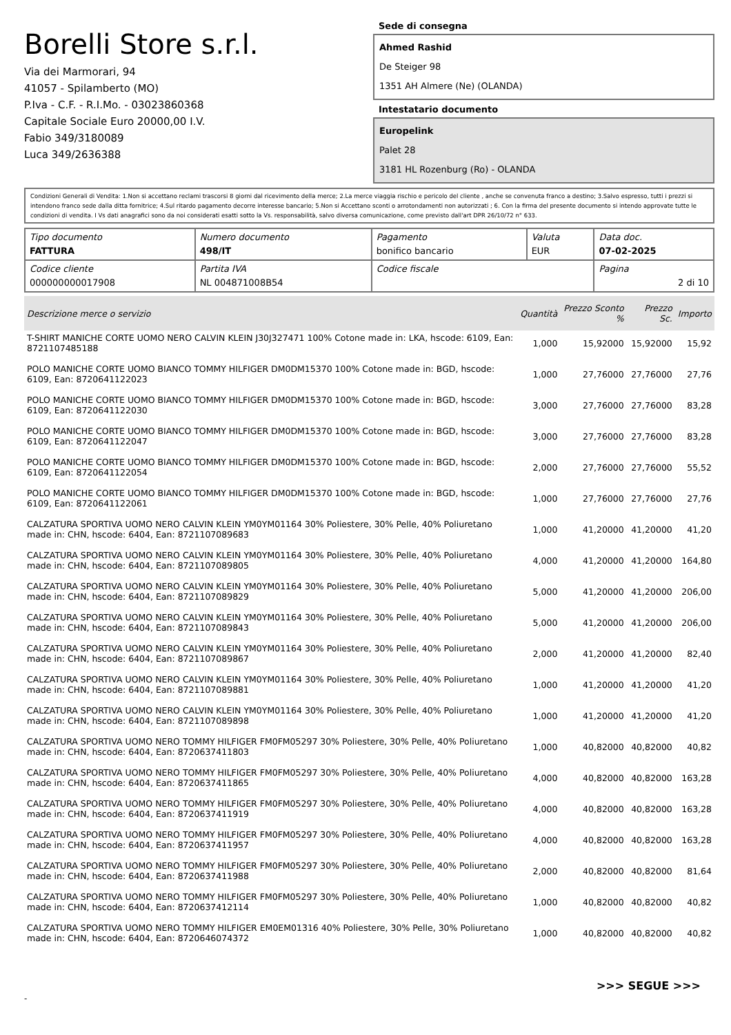Borelli Store s.r.l.
Via dei Marmorari, 94
41057 - Spilamberto (MO)
P.Iva - C.F. - R.I.Mo. - 03023860368
Capitale Sociale Euro 20000,00 I.V.
Fabio 349/3180089
Luca 349/2636388
Sede di consegna
Ahmed Rashid
De Steiger 98
1351 AH Almere (Ne) (OLANDA)
Intestatario documento
Europelink
Palet 28
3181 HL Rozenburg (Ro) - OLANDA
Condizioni Generali di Vendita: 1.Non si accettano reclami trascorsi 8 giorni dal ricevimento della merce; 2.La merce viaggia rischio e pericolo del cliente , anche se convenuta franco a destino; 3.Salvo espresso, tutti i prezzi si intendono franco sede dalla ditta fornitrice; 4.Sul ritardo pagamento decorre interesse bancario; 5.Non si Accettano sconti o arrotondamenti non autorizzati ; 6. Con la firma del presente documento si intendo approvate tutte le condizioni di vendita. I Vs dati anagrafici sono da noi considerati esatti sotto la Vs. responsabilità, salvo diversa comunicazione, come previsto dall'art DPR 26/10/72 n° 633.
| Tipo documento FATTURA | Numero documento 498/IT | Pagamento bonifico bancario | Valuta EUR | Data doc. 07-02-2025 |
| Codice cliente 000000000017908 | Partita IVA NL 004871008B54 | Codice fiscale | | Pagina 2 di 10 |
| Descrizione merce o servizio | Quantità | Prezzo Sconto % | Prezzo Sc. | Importo |
| --- | --- | --- | --- | --- |
| T-SHIRT MANICHE CORTE UOMO NERO CALVIN KLEIN J30J327471 100% Cotone made in: LKA, hscode: 6109, Ean: 8721107485188 | 1,000 | 15,92000 | 15,92000 | 15,92 |
| POLO MANICHE CORTE UOMO BIANCO TOMMY HILFIGER DM0DM15370 100% Cotone made in: BGD, hscode: 6109, Ean: 8720641122023 | 1,000 | 27,76000 | 27,76000 | 27,76 |
| POLO MANICHE CORTE UOMO BIANCO TOMMY HILFIGER DM0DM15370 100% Cotone made in: BGD, hscode: 6109, Ean: 8720641122030 | 3,000 | 27,76000 | 27,76000 | 83,28 |
| POLO MANICHE CORTE UOMO BIANCO TOMMY HILFIGER DM0DM15370 100% Cotone made in: BGD, hscode: 6109, Ean: 8720641122047 | 3,000 | 27,76000 | 27,76000 | 83,28 |
| POLO MANICHE CORTE UOMO BIANCO TOMMY HILFIGER DM0DM15370 100% Cotone made in: BGD, hscode: 6109, Ean: 8720641122054 | 2,000 | 27,76000 | 27,76000 | 55,52 |
| POLO MANICHE CORTE UOMO BIANCO TOMMY HILFIGER DM0DM15370 100% Cotone made in: BGD, hscode: 6109, Ean: 8720641122061 | 1,000 | 27,76000 | 27,76000 | 27,76 |
| CALZATURA SPORTIVA UOMO NERO CALVIN KLEIN YM0YM01164 30% Poliestere, 30% Pelle, 40% Poliuretano made in: CHN, hscode: 6404, Ean: 8721107089683 | 1,000 | 41,20000 | 41,20000 | 41,20 |
| CALZATURA SPORTIVA UOMO NERO CALVIN KLEIN YM0YM01164 30% Poliestere, 30% Pelle, 40% Poliuretano made in: CHN, hscode: 6404, Ean: 8721107089805 | 4,000 | 41,20000 | 41,20000 | 164,80 |
| CALZATURA SPORTIVA UOMO NERO CALVIN KLEIN YM0YM01164 30% Poliestere, 30% Pelle, 40% Poliuretano made in: CHN, hscode: 6404, Ean: 8721107089829 | 5,000 | 41,20000 | 41,20000 | 206,00 |
| CALZATURA SPORTIVA UOMO NERO CALVIN KLEIN YM0YM01164 30% Poliestere, 30% Pelle, 40% Poliuretano made in: CHN, hscode: 6404, Ean: 8721107089843 | 5,000 | 41,20000 | 41,20000 | 206,00 |
| CALZATURA SPORTIVA UOMO NERO CALVIN KLEIN YM0YM01164 30% Poliestere, 30% Pelle, 40% Poliuretano made in: CHN, hscode: 6404, Ean: 8721107089867 | 2,000 | 41,20000 | 41,20000 | 82,40 |
| CALZATURA SPORTIVA UOMO NERO CALVIN KLEIN YM0YM01164 30% Poliestere, 30% Pelle, 40% Poliuretano made in: CHN, hscode: 6404, Ean: 8721107089881 | 1,000 | 41,20000 | 41,20000 | 41,20 |
| CALZATURA SPORTIVA UOMO NERO CALVIN KLEIN YM0YM01164 30% Poliestere, 30% Pelle, 40% Poliuretano made in: CHN, hscode: 6404, Ean: 8721107089898 | 1,000 | 41,20000 | 41,20000 | 41,20 |
| CALZATURA SPORTIVA UOMO NERO TOMMY HILFIGER FM0FM05297 30% Poliestere, 30% Pelle, 40% Poliuretano made in: CHN, hscode: 6404, Ean: 8720637411803 | 1,000 | 40,82000 | 40,82000 | 40,82 |
| CALZATURA SPORTIVA UOMO NERO TOMMY HILFIGER FM0FM05297 30% Poliestere, 30% Pelle, 40% Poliuretano made in: CHN, hscode: 6404, Ean: 8720637411865 | 4,000 | 40,82000 | 40,82000 | 163,28 |
| CALZATURA SPORTIVA UOMO NERO TOMMY HILFIGER FM0FM05297 30% Poliestere, 30% Pelle, 40% Poliuretano made in: CHN, hscode: 6404, Ean: 8720637411919 | 4,000 | 40,82000 | 40,82000 | 163,28 |
| CALZATURA SPORTIVA UOMO NERO TOMMY HILFIGER FM0FM05297 30% Poliestere, 30% Pelle, 40% Poliuretano made in: CHN, hscode: 6404, Ean: 8720637411957 | 4,000 | 40,82000 | 40,82000 | 163,28 |
| CALZATURA SPORTIVA UOMO NERO TOMMY HILFIGER FM0FM05297 30% Poliestere, 30% Pelle, 40% Poliuretano made in: CHN, hscode: 6404, Ean: 8720637411988 | 2,000 | 40,82000 | 40,82000 | 81,64 |
| CALZATURA SPORTIVA UOMO NERO TOMMY HILFIGER FM0FM05297 30% Poliestere, 30% Pelle, 40% Poliuretano made in: CHN, hscode: 6404, Ean: 8720637412114 | 1,000 | 40,82000 | 40,82000 | 40,82 |
| CALZATURA SPORTIVA UOMO NERO TOMMY HILFIGER EM0EM01316 40% Poliestere, 30% Pelle, 30% Poliuretano made in: CHN, hscode: 6404, Ean: 8720646074372 | 1,000 | 40,82000 | 40,82000 | 40,82 |
>>> SEGUE >>>
-